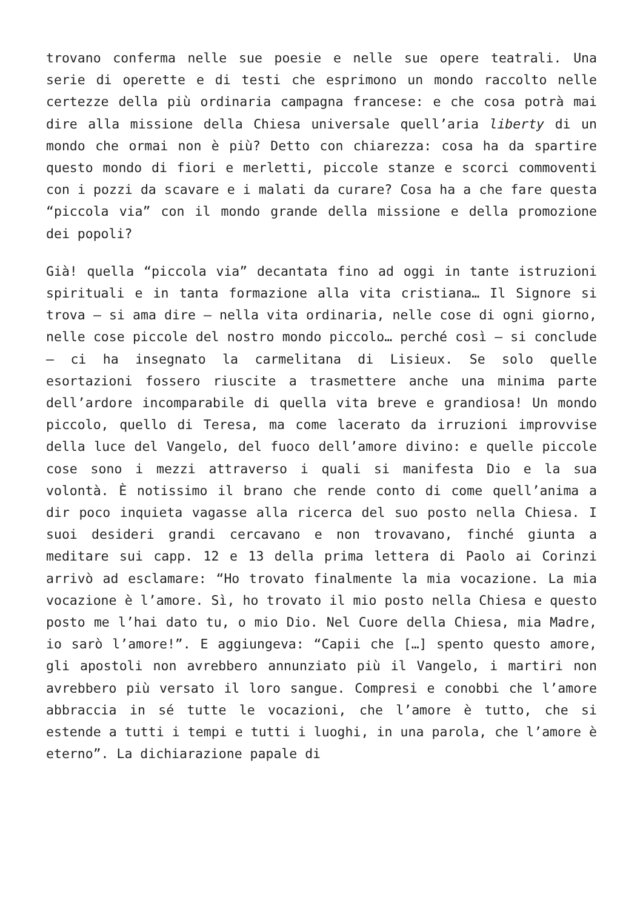trovano conferma nelle sue poesie e nelle sue opere teatrali. Una serie di operette e di testi che esprimono un mondo raccolto nelle certezze della più ordinaria campagna francese: e che cosa potrà mai dire alla missione della Chiesa universale quell’aria liberty di un mondo che ormai non è più? Detto con chiarezza: cosa ha da spartire questo mondo di fiori e merletti, piccole stanze e scorci commoventi con i pozzi da scavare e i malati da curare? Cosa ha a che fare questa “piccola via” con il mondo grande della missione e della promozione dei popoli?
Già! quella “piccola via” decantata fino ad oggi in tante istruzioni spirituali e in tanta formazione alla vita cristiana… Il Signore si trova – si ama dire – nella vita ordinaria, nelle cose di ogni giorno, nelle cose piccole del nostro mondo piccolo… perché così – si conclude – ci ha insegnato la carmelitana di Lisieux. Se solo quelle esortazioni fossero riuscite a trasmettere anche una minima parte dell’ardore incomparabile di quella vita breve e grandiosa! Un mondo piccolo, quello di Teresa, ma come lacerato da irruzioni improvvise della luce del Vangelo, del fuoco dell’amore divino: e quelle piccole cose sono i mezzi attraverso i quali si manifesta Dio e la sua volontà. È notissimo il brano che rende conto di come quell’anima a dir poco inquieta vagasse alla ricerca del suo posto nella Chiesa. I suoi desideri grandi cercavano e non trovavano, finché giunta a meditare sui capp. 12 e 13 della prima lettera di Paolo ai Corinzi arrivò ad esclamare: “Ho trovato finalmente la mia vocazione. La mia vocazione è l’amore. Sì, ho trovato il mio posto nella Chiesa e questo posto me l’hai dato tu, o mio Dio. Nel Cuore della Chiesa, mia Madre, io sarò l’amore!”. E aggiungeva: “Capii che […] spento questo amore, gli apostoli non avrebbero annunziato più il Vangelo, i martiri non avrebbero più versato il loro sangue. Compresi e conobbi che l’amore abbraccia in sé tutte le vocazioni, che l’amore è tutto, che si estende a tutti i tempi e tutti i luoghi, in una parola, che l’amore è eterno”. La dichiarazione papale di